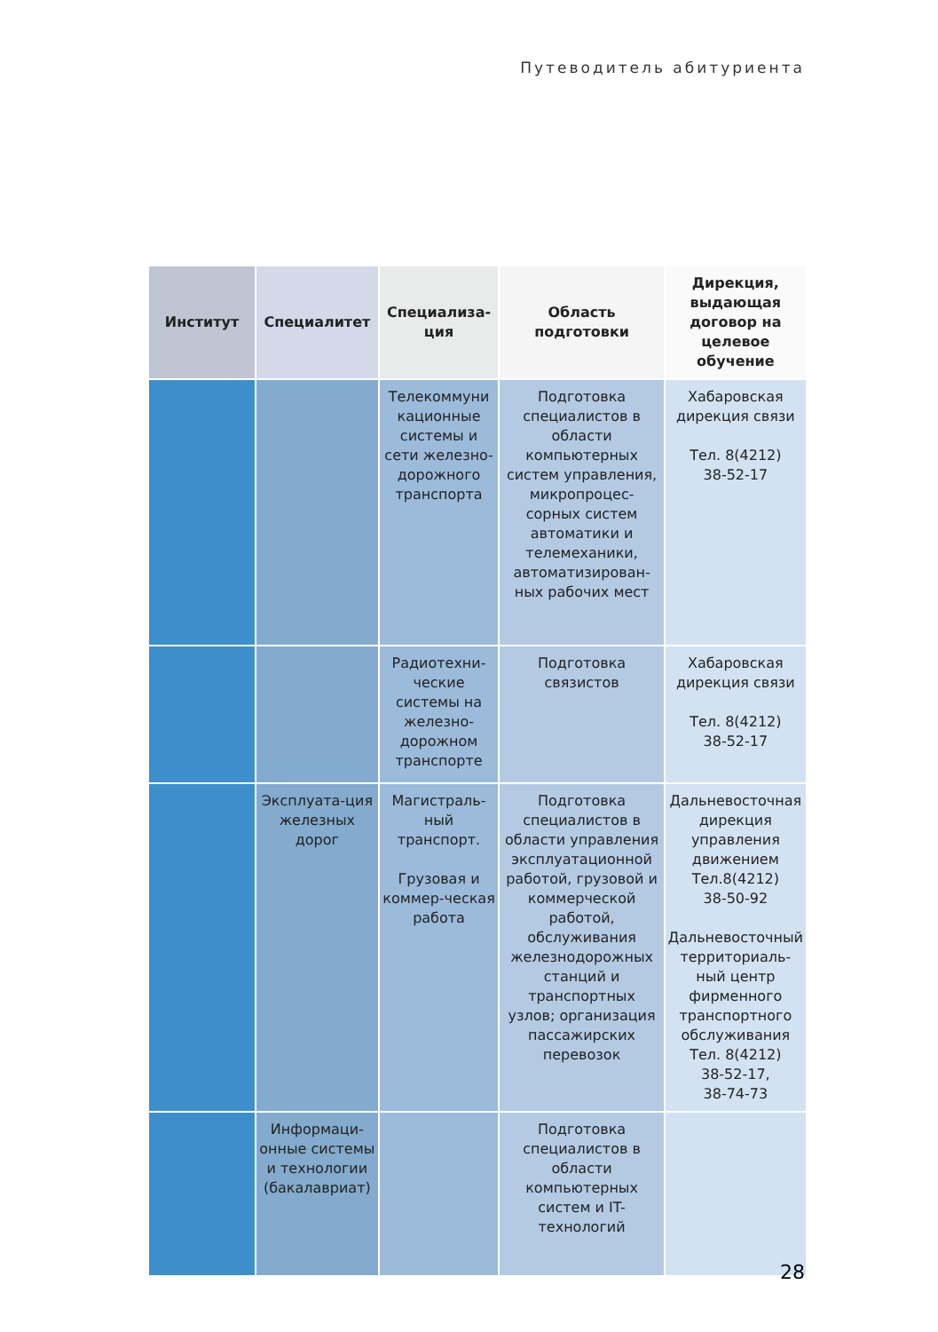Путеводитель абитуриента
| Институт | Специалитет | Специализа-ция | Область подготовки | Дирекция, выдающая договор на целевое обучение |
| --- | --- | --- | --- | --- |
| | | Телекоммуни кационные системы и сети железно-дорожного транспорта | Подготовка специалистов в области компьютерных систем управления, микропроцес-сорных систем автоматики и телемеханики, автоматизирован-ных рабочих мест | Хабаровская дирекция связи Тел. 8(4212) 38-52-17 |
| | | Радиотехни-ческие системы на железно-дорожном транспорте | Подготовка связистов | Хабаровская дирекция связи Тел. 8(4212) 38-52-17 |
| | Эксплуата-ция железных дорог | Магистраль-ный транспорт. Грузовая и коммер-ческая работа | Подготовка специалистов в области управления эксплуатационной работой, грузовой и коммерческой работой, обслуживания железнодорожных станций и транспортных узлов; организация пассажирских перевозок | Дальневосточная дирекция управления движением Тел.8(4212) 38-50-92 Дальневосточный территориаль-ный центр фирменного транспортного обслуживания Тел. 8(4212) 38-52-17, 38-74-73 |
| | Информаци-онные системы и технологии (бакалавриат) | | Подготовка специалистов в области компьютерных систем и IT-технологий | |
28